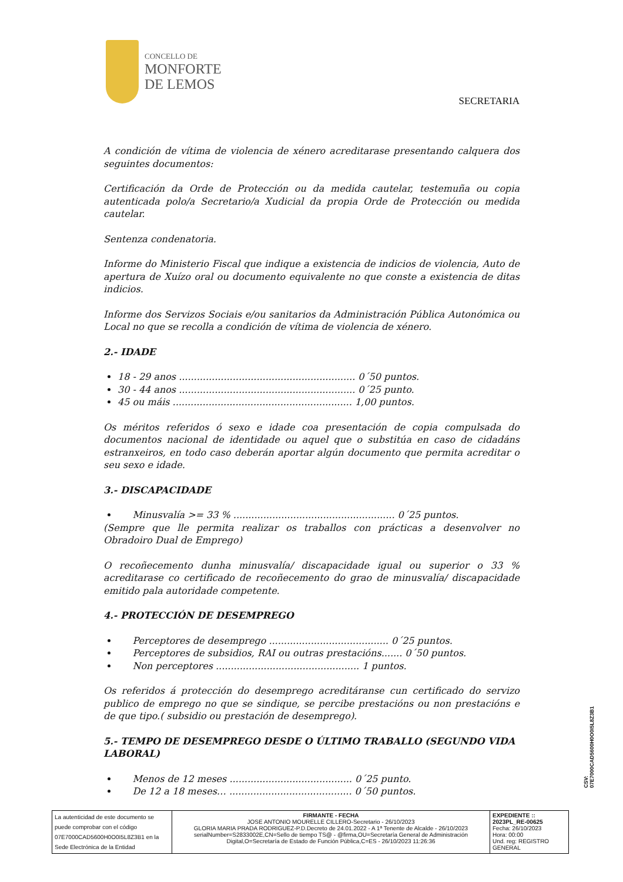CONCELLO DE
MONFORTE
DE LEMOS
SECRETARIA
A condición de vítima de violencia de xénero acreditarase presentando calquera dos seguintes documentos:
Certificación da Orde de Protección ou da medida cautelar, testemuña ou copia autenticada polo/a Secretario/a Xudicial da propia Orde de Protección ou medida cautelar.
Sentenza condenatoria.
Informe do Ministerio Fiscal que indique a existencia de indicios de violencia, Auto de apertura de Xuízo oral ou documento equivalente no que conste a existencia de ditas indicios.
Informe dos Servizos Sociais e/ou sanitarios da Administración Pública Autonómica ou Local no que se recolla a condición de vítima de violencia de xénero.
2.- IDADE
18 - 29 anos ........................................................... 0´50 puntos.
30 - 44 anos ........................................................... 0´25 punto.
45 ou máis ............................................................ 1,00 puntos.
Os méritos referidos ó sexo e idade coa presentación de copia compulsada do documentos nacional de identidade ou aquel que o substitúa en caso de cidadáns estranxeiros, en todo caso deberán aportar algún documento que permita acreditar o seu sexo e idade.
3.- DISCAPACIDADE
Minusvalía >= 33 % ...................................................... 0´25 puntos.
(Sempre que lle permita realizar os traballos con prácticas a desenvolver no Obradoiro Dual de Emprego)
O recoñecemento dunha minusvalía/ discapacidade igual ou superior o 33 % acreditarase co certificado de recoñecemento do grao de minusvalía/ discapacidade emitido pala autoridade competente.
4.- PROTECCIÓN DE DESEMPREGO
Perceptores de desemprego ........................................ 0´25 puntos.
Perceptores de subsidios, RAI ou outras prestacións....... 0´50 puntos.
Non perceptores ................................................ 1 puntos.
Os referidos á protección do desemprego acreditáranse cun certificado do servizo publico de emprego no que se sindique, se percibe prestacións ou non prestacións e de que tipo.( subsidio ou prestación de desemprego).
5.- TEMPO DE DESEMPREGO DESDE O ÚLTIMO TRABALLO (SEGUNDO VIDA LABORAL)
Menos de 12 meses ......................................... 0´25 punto.
De 12 a 18 meses… ......................................... 0´50 puntos.
CSV: 07E7000CAD5600H0O0I5L8Z3B1
| La autenticidad de este documento se puede comprobar con el código 07E7000CAD5600H0O0I5L8Z3B1 en la Sede Electrónica de la Entidad | FIRMANTE - FECHA JOSE ANTONIO MOURELLE CILLERO-Secretario - 26/10/2023 GLORIA MARIA PRADA RODRIGUEZ-P.D.Decreto de 24.01.2022 - A 1ª Tenente de Alcalde - 26/10/2023 serialNumber=S2833002E,CN=Sello de tiempo TS@ - @firma,OU=Secretaría General de Administración Digital,O=Secretaría de Estado de Función Pública,C=ES - 26/10/2023 11:26:36 | EXPEDIENTE :: 2023PL_RE-00625 Fecha: 26/10/2023 Hora: 00:00 Und. reg: REGISTRO GENERAL |